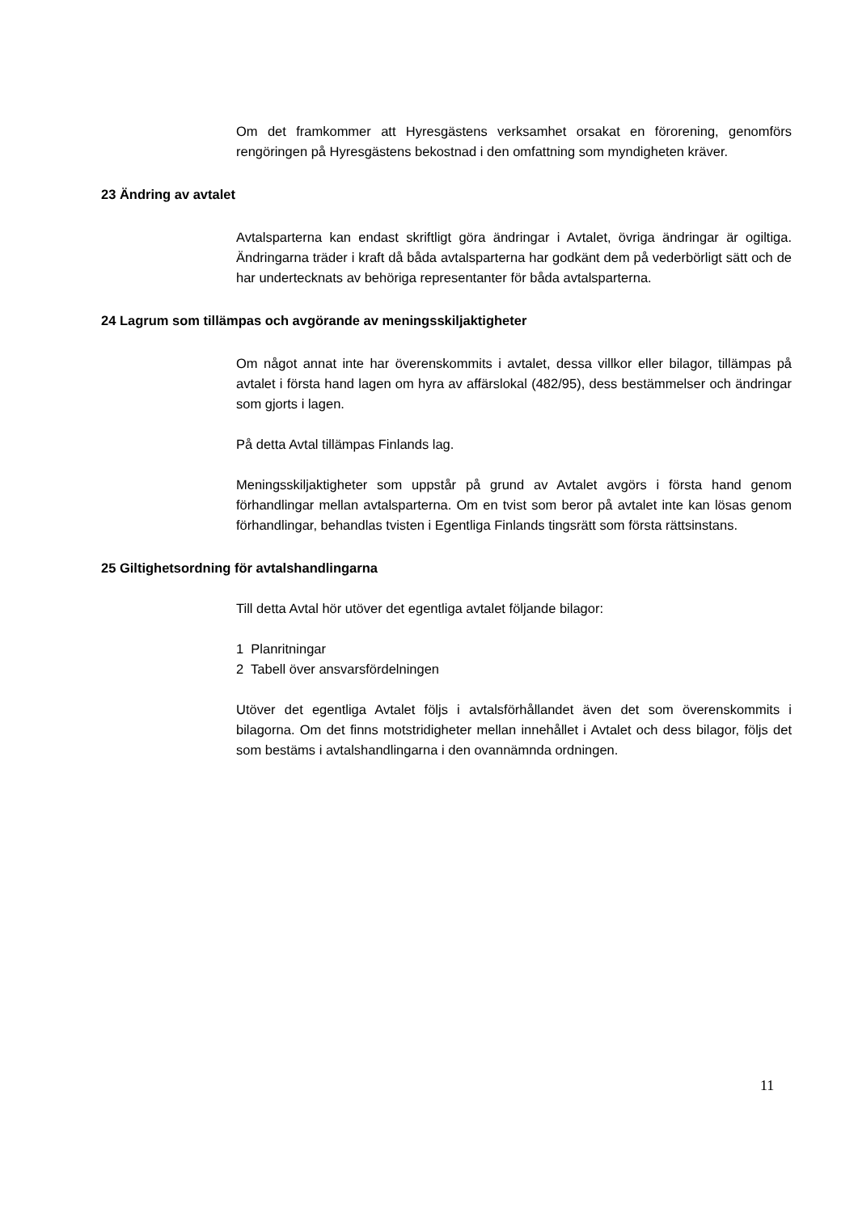Om det framkommer att Hyresgästens verksamhet orsakat en förorening, genomförs rengöringen på Hyresgästens bekostnad i den omfattning som myndigheten kräver.
23 Ändring av avtalet
Avtalsparterna kan endast skriftligt göra ändringar i Avtalet, övriga ändringar är ogiltiga. Ändringarna träder i kraft då båda avtalsparterna har godkänt dem på vederbörligt sätt och de har undertecknats av behöriga representanter för båda avtalsparterna.
24 Lagrum som tillämpas och avgörande av meningsskiljaktigheter
Om något annat inte har överenskommits i avtalet, dessa villkor eller bilagor, tillämpas på avtalet i första hand lagen om hyra av affärslokal (482/95), dess bestämmelser och ändringar som gjorts i lagen.
På detta Avtal tillämpas Finlands lag.
Meningsskiljaktigheter som uppstår på grund av Avtalet avgörs i första hand genom förhandlingar mellan avtalsparterna. Om en tvist som beror på avtalet inte kan lösas genom förhandlingar, behandlas tvisten i Egentliga Finlands tingsrätt som första rättsinstans.
25 Giltighetsordning för avtalshandlingarna
Till detta Avtal hör utöver det egentliga avtalet följande bilagor:
1 Planritningar
2 Tabell över ansvarsfördelningen
Utöver det egentliga Avtalet följs i avtalsförhållandet även det som överenskommits i bilagorna. Om det finns motstridigheter mellan innehållet i Avtalet och dess bilagor, följs det som bestäms i avtalshandlingarna i den ovannämnda ordningen.
11